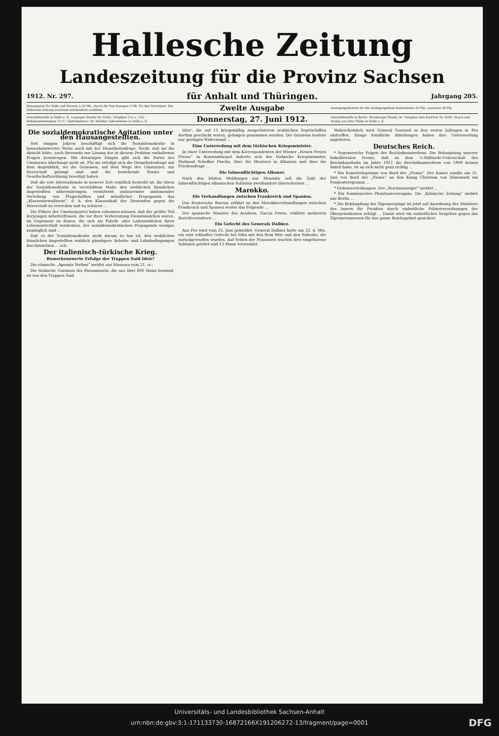Hallesche Zeitung
Landeszeitung für die Provinz Sachsen
1912. Nr. 297. für Anhalt und Thüringen. Jahrgang 205.
Bezugspreis für Halle und Vororte 2.50 Mk., durch die Post bezogen 3 Mk. für das Vierteljahr. Die Hallesche Zeitung erscheint wöchentlich zwölfmal. Zweite Ausgabe Anzeigengebühren für die sechsgespaltene Kolonelzeile 20 Pfg., auswärts 30 Pfg.
Geschäftsstelle in Halle a. S.: Leipziger Straße Nr. 61/62. Telephon 155 u. 158; Redaktionstelephon 1272. Chefredakteur: Dr. Walther Gebensleben in Halle a. S. Donnerstag, 27. Juni 1912. Geschäftsstelle in Berlin: Bernburger Straße 30. Telephon Amt Kurfürst Nr. 6290. Druck und Verlag von Otto Thiele in Halle a. S.
Die sozialdemokratische Agitation unter den Hausangestellten.
Seit einigen Jahren beschäftigt sich die Sozialdemokratie in bemerkenswerter Weise auch mit der Dienstbotenfrage. Nicht, daß sie die Absicht hätte, auch ihrerseits zur Lösung der in diesem Problem enthaltenen Fragen beizutragen. Mit derartigen Dingen gibt sich die Partei des Umsturzes überhaupt nicht ab. Für sie erledigt sich die Dienstbotenfrage mit dem Augenblick, wo die Genossen, auf dem Wege des Umsturzes, zur Herrschaft gelangt sind und die bestehende Staats- und Gesellschaftsordnung beseitigt haben.
Daß die rote Internationale in neuerer Zeit ernstlich bestrebt ist, die Ideen der Sozialdemokratie in verstärktem Maße den weiblichen häuslichen Angestellten näherzubringen, vermittelst andauernder umfassender Verteilung von Flugschriften und mündlicher Propaganda das „Klassenbewußtsein“, d. h. den Klassenhaß der Dienenden gegen die Herrschaft zu erwecken und zu schüren ...
Die Führer der Umsturzpartei haben erkennen müssen, daß der größte Teil derjenigen Arbeiterfrauen, die vor ihrer Verheiratung Dienstmädchen waren, im Gegensatz zu denen, die sich als Fabrik- oder Ladenmädchen ihren Lebensunterhalt verdienten, der sozialdemokratischen Propaganda weniger zugänglich sind ...
Daß es der Sozialdemokratie nicht darum zu tun ist, den weiblichen häuslichen Angestellten wirklich günstigere Arbeits- und Lohnbedingungen durchzusetzen ... sch.
Der italienisch-türkische Krieg.
Bemerkenswerte Erfolge der Truppen Said Idris?
Die römische „Agenzia Stefani“ meldet aus Massaua vom 21. cr.:
Die türkische Garnison der Farsaninseln, die aus über 800 Mann bestand, ist von den Truppen Said
Idris', die auf 11 kriegsmäßig ausgerüsteten arabischen Segelschiffen dorthin geschickt waren, gefangen genommen worden. Die Garnison leistete nur geringen Widerstand ...
Eine Unterredung mit dem türkischen Kriegsminister.
In einer Unterredung mit dem Korrespondenten der Wiener „Neuen Freien Presse“ in Konstantinopel äußerte sich der türkische Kriegsminister, Mahmud Schefket Pascha, über die Meuterei in Albanien und über die Friedensfrage ...
Die fahnenflüchtigen Albaner.
Nach den letzten Meldungen aus Monastir soll die Zahl der fahnenflüchtigen albanischen Soldaten zweihundert überschreiten ...
Marokko.
Die Verhandlungen zwischen Frankreich und Spanien.
Das Reutersche Bureau erfährt zu den Marokkoverhandlungen zwischen Frankreich und Spanien weiter das Folgende ...
Der spanische Minister des Aeußern, Garcia Prieto, erklärte mehreren Berichterstattern ...
Ein Gefecht des Generals Dalbiez.
Aus Fez wird vom 25. Juni gemeldet: General Dalbiez hatte am 23. d. Mts. ein sehr lebhaftes Gefecht bei Niba mit den Beni Mtir und den Sidiraho, die zurückgeworfen wurden. Auf Seiten der Franzosen wurden drei eingeborene Soldaten getötet und 13 Mann verwundet.
Wahrscheinlich wird General Gouraud in den ersten Julitagen in Fez eintreffen. Einige feindliche Abteilungen haben ihre Unterwerfung angeboten.
Deutsches Reich.
* Segensreiche Folgen der Reichsfinanzreform. Die Behauptung unserer linksliberalen Presse, daß an dem ¼-Milliarde-Ueberschuß des Reichshaushalts im Jahre 1911 die Reichsfinanzreform von 1909 keinen Anteil habe, ist an sich nicht ganz richtig ...
* Ein Kaisertelegramm von Bord der „Fionia“. Der Kaiser sandte am 25. Juni von Bord der „Fionia“ an den König Christian von Dänemark ein Funkentelegramm ...
* Ordensverleihungen. Der „Reichsanzeiger“ meldet ...
* Ein französisches Phantasieerzeugnis. Die „Kölnische Zeitung“ meldet aus Berlin ...
* Die Bekämpfung der Zigeunerplage ist jetzt auf Anordnung des Ministers des Innern für Preußen durch einheitliche Polizeiverordnungen der Oberpräsidenten erfolgt ... Damit wird ein einheitliches Vorgehen gegen das Zigeunerunwesen für das ganze Reichsgebiet gesichert.
Universitäts- und Landesbibliothek Sachsen-Anhalt
urn:nbn:de:gbv:3:1-171133730-16872166X191206272-13/fragment/page=0001 DFG